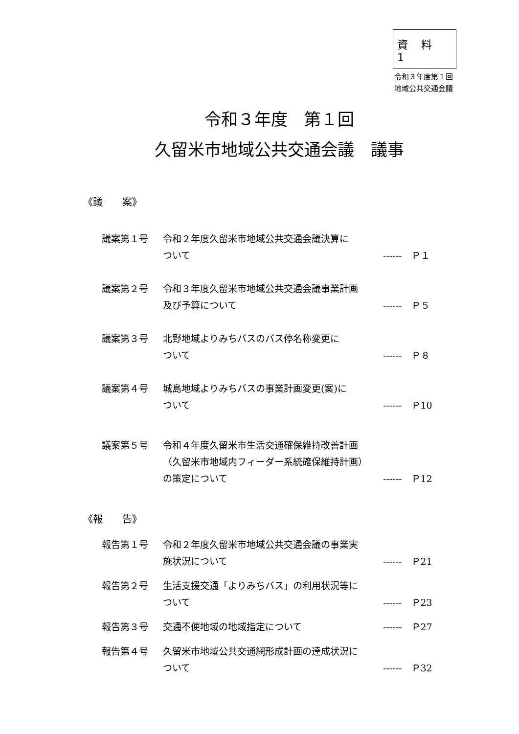資 料 1
令和３年度第１回
地域公共交通会議
令和３年度　第１回
久留米市地域公共交通会議　議事
《議　　案》
議案第１号 令和２年度久留米市地域公共交通会議決算に
ついて
------　Ｐ１
議案第２号 令和３年度久留米市地域公共交通会議事業計画
及び予算について
------　Ｐ５
議案第３号 北野地域よりみちバスのバス停名称変更に
ついて
------　Ｐ８
議案第４号 城島地域よりみちバスの事業計画変更(案)に
ついて
------　Ｐ10
議案第５号 令和４年度久留米市生活交通確保維持改善計画
（久留米市地域内フィーダー系統確保維持計画）
の策定について
------　Ｐ12
《報　　告》
報告第１号 令和２年度久留米市地域公共交通会議の事業実
施状況について
------　Ｐ21
報告第２号 生活支援交通「よりみちバス」の利用状況等に
ついて
------　Ｐ23
報告第３号 交通不便地域の地域指定について ------　Ｐ27
報告第４号 久留米市地域公共交通網形成計画の達成状況に
ついて
------　Ｐ32